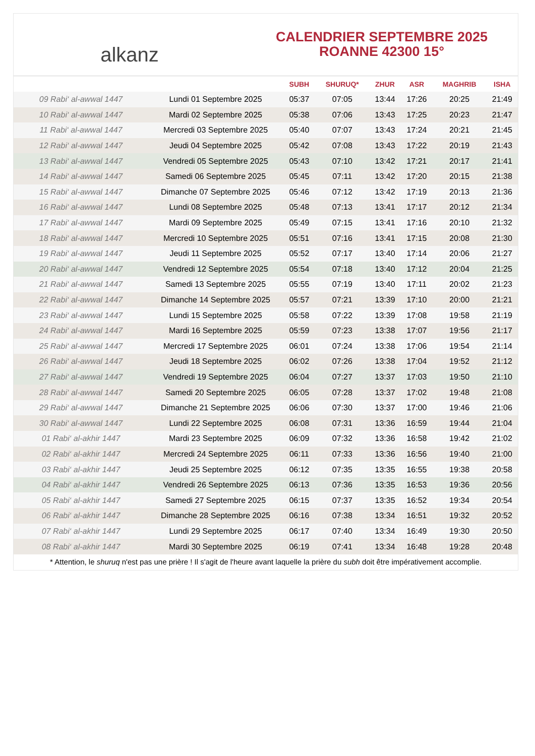alkanz
CALENDRIER SEPTEMBRE 2025
ROANNE 42300 15°
| | | SUBH | SHURUQ* | ZHUR | ASR | MAGHRIB | ISHA |
| --- | --- | --- | --- | --- | --- | --- | --- |
| 09 Rabi‘ al-awwal 1447 | Lundi 01 Septembre 2025 | 05:37 | 07:05 | 13:44 | 17:26 | 20:25 | 21:49 |
| 10 Rabi‘ al-awwal 1447 | Mardi 02 Septembre 2025 | 05:38 | 07:06 | 13:43 | 17:25 | 20:23 | 21:47 |
| 11 Rabi‘ al-awwal 1447 | Mercredi 03 Septembre 2025 | 05:40 | 07:07 | 13:43 | 17:24 | 20:21 | 21:45 |
| 12 Rabi‘ al-awwal 1447 | Jeudi 04 Septembre 2025 | 05:42 | 07:08 | 13:43 | 17:22 | 20:19 | 21:43 |
| 13 Rabi‘ al-awwal 1447 | Vendredi 05 Septembre 2025 | 05:43 | 07:10 | 13:42 | 17:21 | 20:17 | 21:41 |
| 14 Rabi‘ al-awwal 1447 | Samedi 06 Septembre 2025 | 05:45 | 07:11 | 13:42 | 17:20 | 20:15 | 21:38 |
| 15 Rabi‘ al-awwal 1447 | Dimanche 07 Septembre 2025 | 05:46 | 07:12 | 13:42 | 17:19 | 20:13 | 21:36 |
| 16 Rabi‘ al-awwal 1447 | Lundi 08 Septembre 2025 | 05:48 | 07:13 | 13:41 | 17:17 | 20:12 | 21:34 |
| 17 Rabi‘ al-awwal 1447 | Mardi 09 Septembre 2025 | 05:49 | 07:15 | 13:41 | 17:16 | 20:10 | 21:32 |
| 18 Rabi‘ al-awwal 1447 | Mercredi 10 Septembre 2025 | 05:51 | 07:16 | 13:41 | 17:15 | 20:08 | 21:30 |
| 19 Rabi‘ al-awwal 1447 | Jeudi 11 Septembre 2025 | 05:52 | 07:17 | 13:40 | 17:14 | 20:06 | 21:27 |
| 20 Rabi‘ al-awwal 1447 | Vendredi 12 Septembre 2025 | 05:54 | 07:18 | 13:40 | 17:12 | 20:04 | 21:25 |
| 21 Rabi‘ al-awwal 1447 | Samedi 13 Septembre 2025 | 05:55 | 07:19 | 13:40 | 17:11 | 20:02 | 21:23 |
| 22 Rabi‘ al-awwal 1447 | Dimanche 14 Septembre 2025 | 05:57 | 07:21 | 13:39 | 17:10 | 20:00 | 21:21 |
| 23 Rabi‘ al-awwal 1447 | Lundi 15 Septembre 2025 | 05:58 | 07:22 | 13:39 | 17:08 | 19:58 | 21:19 |
| 24 Rabi‘ al-awwal 1447 | Mardi 16 Septembre 2025 | 05:59 | 07:23 | 13:38 | 17:07 | 19:56 | 21:17 |
| 25 Rabi‘ al-awwal 1447 | Mercredi 17 Septembre 2025 | 06:01 | 07:24 | 13:38 | 17:06 | 19:54 | 21:14 |
| 26 Rabi‘ al-awwal 1447 | Jeudi 18 Septembre 2025 | 06:02 | 07:26 | 13:38 | 17:04 | 19:52 | 21:12 |
| 27 Rabi‘ al-awwal 1447 | Vendredi 19 Septembre 2025 | 06:04 | 07:27 | 13:37 | 17:03 | 19:50 | 21:10 |
| 28 Rabi‘ al-awwal 1447 | Samedi 20 Septembre 2025 | 06:05 | 07:28 | 13:37 | 17:02 | 19:48 | 21:08 |
| 29 Rabi‘ al-awwal 1447 | Dimanche 21 Septembre 2025 | 06:06 | 07:30 | 13:37 | 17:00 | 19:46 | 21:06 |
| 30 Rabi‘ al-awwal 1447 | Lundi 22 Septembre 2025 | 06:08 | 07:31 | 13:36 | 16:59 | 19:44 | 21:04 |
| 01 Rabi‘ al-akhir 1447 | Mardi 23 Septembre 2025 | 06:09 | 07:32 | 13:36 | 16:58 | 19:42 | 21:02 |
| 02 Rabi‘ al-akhir 1447 | Mercredi 24 Septembre 2025 | 06:11 | 07:33 | 13:36 | 16:56 | 19:40 | 21:00 |
| 03 Rabi‘ al-akhir 1447 | Jeudi 25 Septembre 2025 | 06:12 | 07:35 | 13:35 | 16:55 | 19:38 | 20:58 |
| 04 Rabi‘ al-akhir 1447 | Vendredi 26 Septembre 2025 | 06:13 | 07:36 | 13:35 | 16:53 | 19:36 | 20:56 |
| 05 Rabi‘ al-akhir 1447 | Samedi 27 Septembre 2025 | 06:15 | 07:37 | 13:35 | 16:52 | 19:34 | 20:54 |
| 06 Rabi‘ al-akhir 1447 | Dimanche 28 Septembre 2025 | 06:16 | 07:38 | 13:34 | 16:51 | 19:32 | 20:52 |
| 07 Rabi‘ al-akhir 1447 | Lundi 29 Septembre 2025 | 06:17 | 07:40 | 13:34 | 16:49 | 19:30 | 20:50 |
| 08 Rabi‘ al-akhir 1447 | Mardi 30 Septembre 2025 | 06:19 | 07:41 | 13:34 | 16:48 | 19:28 | 20:48 |
* Attention, le shuruq n'est pas une prière ! Il s'agit de l'heure avant laquelle la prière du subh doit être impérativement accomplie.